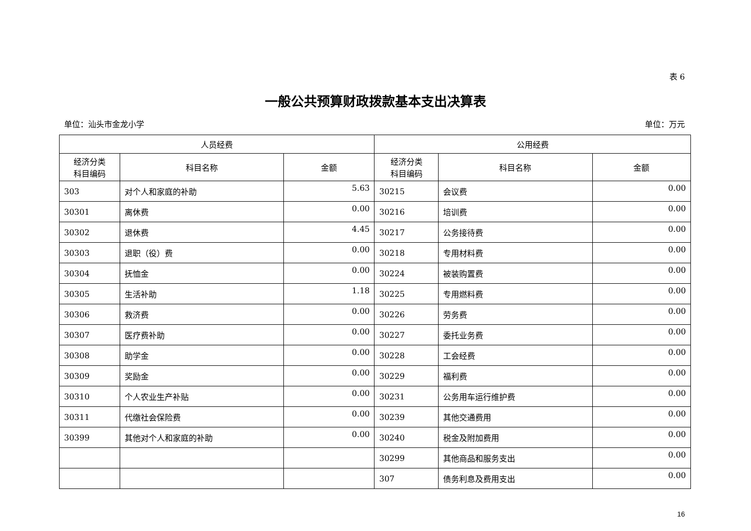表 6
一般公共预算财政拨款基本支出决算表
单位：汕头市金龙小学 单位：万元
| 人员经费 | | | 公用经费 | | |
| --- | --- | --- | --- | --- | --- |
| 经济分类 科目编码 | 科目名称 | 金额 | 经济分类 科目编码 | 科目名称 | 金额 |
| 303 | 对个人和家庭的补助 | 5.63 | 30215 | 会议费 | 0.00 |
| 30301 | 离休费 | 0.00 | 30216 | 培训费 | 0.00 |
| 30302 | 退休费 | 4.45 | 30217 | 公务接待费 | 0.00 |
| 30303 | 退职（役）费 | 0.00 | 30218 | 专用材料费 | 0.00 |
| 30304 | 抚恤金 | 0.00 | 30224 | 被装购置费 | 0.00 |
| 30305 | 生活补助 | 1.18 | 30225 | 专用燃料费 | 0.00 |
| 30306 | 救济费 | 0.00 | 30226 | 劳务费 | 0.00 |
| 30307 | 医疗费补助 | 0.00 | 30227 | 委托业务费 | 0.00 |
| 30308 | 助学金 | 0.00 | 30228 | 工会经费 | 0.00 |
| 30309 | 奖励金 | 0.00 | 30229 | 福利费 | 0.00 |
| 30310 | 个人农业生产补贴 | 0.00 | 30231 | 公务用车运行维护费 | 0.00 |
| 30311 | 代缴社会保险费 | 0.00 | 30239 | 其他交通费用 | 0.00 |
| 30399 | 其他对个人和家庭的补助 | 0.00 | 30240 | 税金及附加费用 | 0.00 |
| | | | 30299 | 其他商品和服务支出 | 0.00 |
| | | | 307 | 债务利息及费用支出 | 0.00 |
16